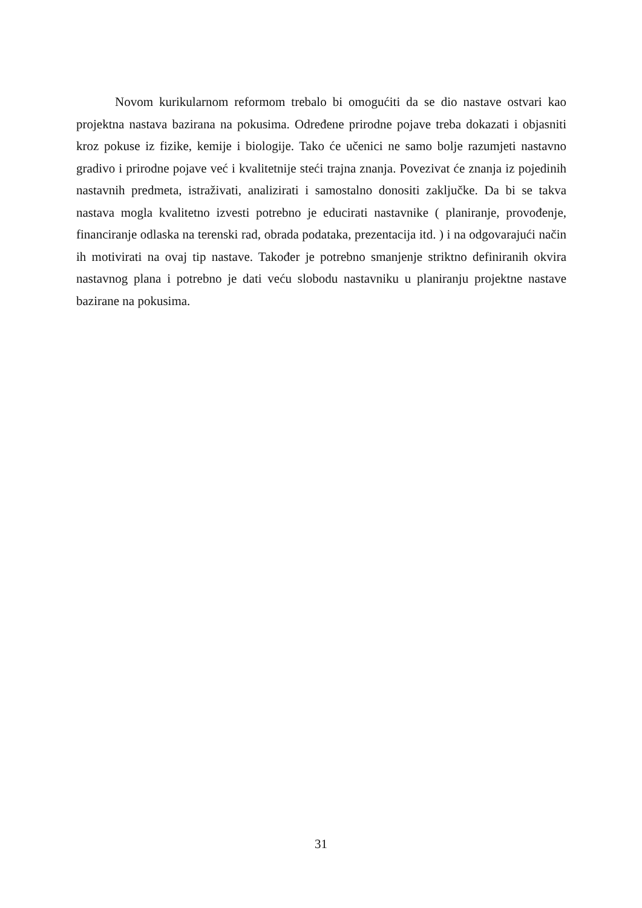Novom kurikularnom reformom trebalo bi omogućiti da se dio nastave ostvari kao projektna nastava bazirana na pokusima. Određene prirodne pojave treba dokazati i objasniti kroz pokuse iz fizike, kemije i biologije. Tako će učenici ne samo bolje razumjeti nastavno gradivo i prirodne pojave već i kvalitetnije steći trajna znanja. Povezivat će znanja iz pojedinih nastavnih predmeta, istraživati, analizirati i samostalno donositi zaključke. Da bi se takva nastava mogla kvalitetno izvesti potrebno je educirati nastavnike ( planiranje, provođenje, financiranje odlaska na terenski rad, obrada podataka, prezentacija itd. ) i na odgovarajući način ih motivirati na ovaj tip nastave. Također je potrebno smanjenje striktno definiranih okvira nastavnog plana i potrebno je dati veću slobodu nastavniku u planiranju projektne nastave bazirane na pokusima.
31